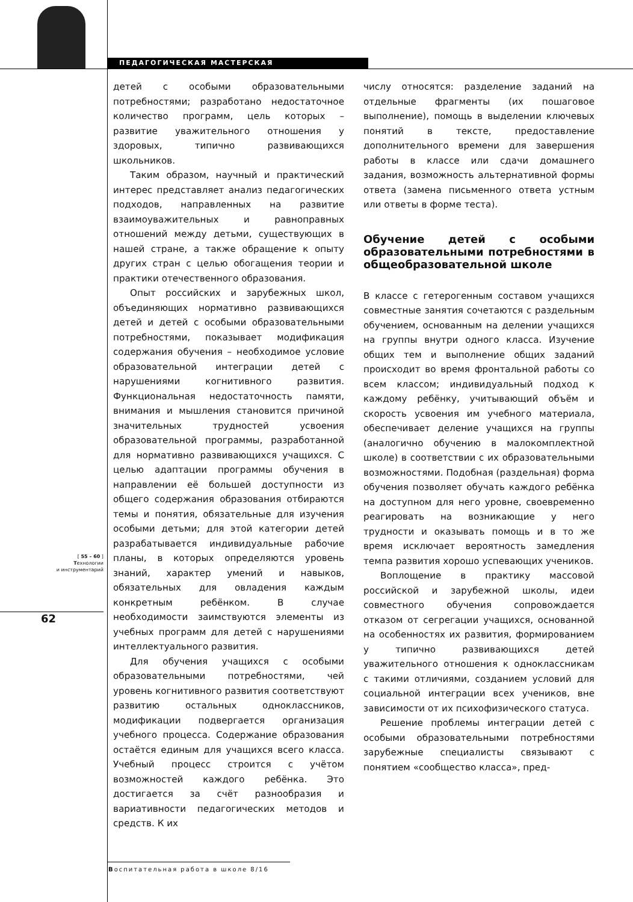ПЕДАГОГИЧЕСКАЯ МАСТЕРСКАЯ
[ 55 – 60 ]
Технологии
и инструментарий
62
детей с особыми образовательными потребностями; разработано недостаточное количество программ, цель которых – развитие уважительного отношения у здоровых, типично развивающихся школьников.
Таким образом, научный и практический интерес представляет анализ педагогических подходов, направленных на развитие взаимоуважительных и равноправных отношений между детьми, существующих в нашей стране, а также обращение к опыту других стран с целью обогащения теории и практики отечественного образования.
Опыт российских и зарубежных школ, объединяющих нормативно развивающихся детей и детей с особыми образовательными потребностями, показывает модификация содержания обучения – необходимое условие образовательной интеграции детей с нарушениями когнитивного развития. Функциональная недостаточность памяти, внимания и мышления становится причиной значительных трудностей усвоения образовательной программы, разработанной для нормативно развивающихся учащихся. С целью адаптации программы обучения в направлении её большей доступности из общего содержания образования отбираются темы и понятия, обязательные для изучения особыми детьми; для этой категории детей разрабатывается индивидуальные рабочие планы, в которых определяются уровень знаний, характер умений и навыков, обязательных для овладения каждым конкретным ребёнком. В случае необходимости заимствуются элементы из учебных программ для детей с нарушениями интеллектуального развития.
Для обучения учащихся с особыми образовательными потребностями, чей уровень когнитивного развития соответствуют развитию остальных одноклассников, модификации подвергается организация учебного процесса. Содержание образования остаётся единым для учащихся всего класса. Учебный процесс строится с учётом возможностей каждого ребёнка. Это достигается за счёт разнообразия и вариативности педагогических методов и средств. К их
числу относятся: разделение заданий на отдельные фрагменты (их пошаговое выполнение), помощь в выделении ключевых понятий в тексте, предоставление дополнительного времени для завершения работы в классе или сдачи домашнего задания, возможность альтернативной формы ответа (замена письменного ответа устным или ответы в форме теста).
Обучение детей с особыми образовательными потребностями в общеобразовательной школе
В классе с гетерогенным составом учащихся совместные занятия сочетаются с раздельным обучением, основанным на делении учащихся на группы внутри одного класса. Изучение общих тем и выполнение общих заданий происходит во время фронтальной работы со всем классом; индивидуальный подход к каждому ребёнку, учитывающий объём и скорость усвоения им учебного материала, обеспечивает деление учащихся на группы (аналогично обучению в малокомплектной школе) в соответствии с их образовательными возможностями. Подобная (раздельная) форма обучения позволяет обучать каждого ребёнка на доступном для него уровне, своевременно реагировать на возникающие у него трудности и оказывать помощь и в то же время исключает вероятность замедления темпа развития хорошо успевающих учеников.
Воплощение в практику массовой российской и зарубежной школы, идеи совместного обучения сопровождается отказом от сегрегации учащихся, основанной на особенностях их развития, формированием у типично развивающихся детей уважительного отношения к одноклассникам с такими отличиями, созданием условий для социальной интеграции всех учеников, вне зависимости от их психофизического статуса.
Решение проблемы интеграции детей с особыми образовательными потребностями зарубежные специалисты связывают с понятием «сообщество класса», пред-
Воспитательная работа в школе 8/16